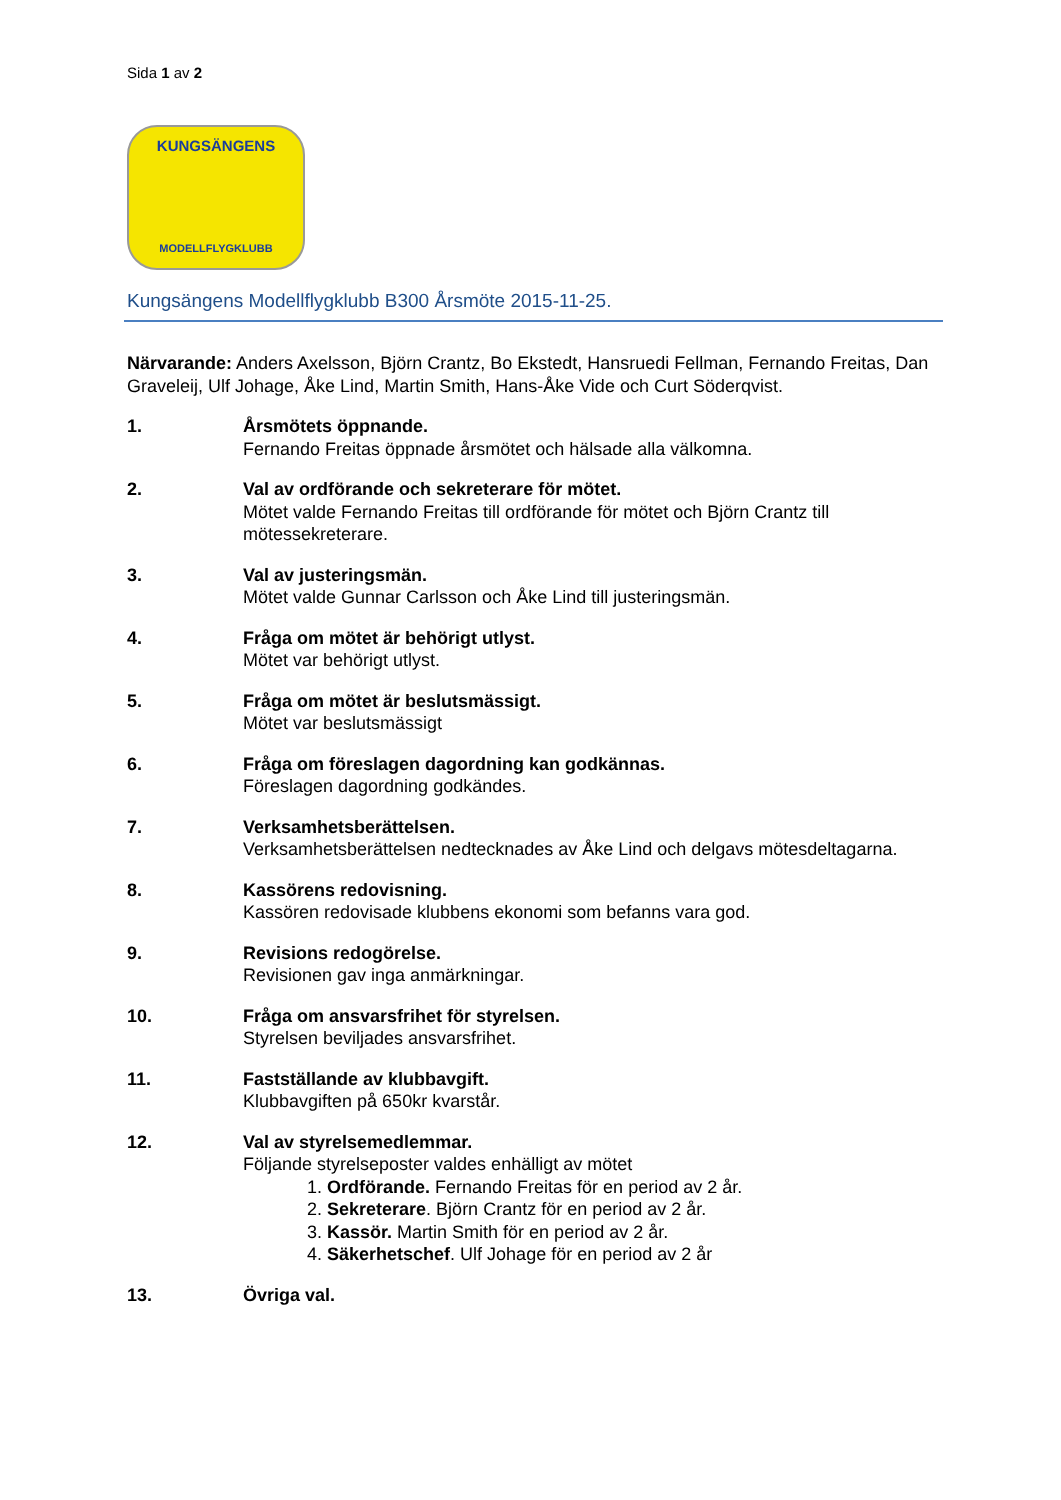Sida 1 av 2
KUNGSÄNGENS
MODELLFLYGKLUBB
Kungsängens Modellflygklubb B300 Årsmöte 2015-11-25.
Närvarande: Anders Axelsson, Björn Crantz, Bo Ekstedt, Hansruedi Fellman, Fernando Freitas, Dan Graveleij, Ulf Johage, Åke Lind, Martin Smith, Hans-Åke Vide och Curt Söderqvist.
1. Årsmötets öppnande.
Fernando Freitas öppnade årsmötet och hälsade alla välkomna.
2. Val av ordförande och sekreterare för mötet.
Mötet valde Fernando Freitas till ordförande för mötet och Björn Crantz till mötessekreterare.
3. Val av justeringsmän.
Mötet valde Gunnar Carlsson och Åke Lind till justeringsmän.
4. Fråga om mötet är behörigt utlyst.
Mötet var behörigt utlyst.
5. Fråga om mötet är beslutsmässigt.
Mötet var beslutsmässigt
6. Fråga om föreslagen dagordning kan godkännas.
Föreslagen dagordning godkändes.
7. Verksamhetsberättelsen.
Verksamhetsberättelsen nedtecknades av Åke Lind och delgavs mötesdeltagarna.
8. Kassörens redovisning.
Kassören redovisade klubbens ekonomi som befanns vara god.
9. Revisions redogörelse.
Revisionen gav inga anmärkningar.
10. Fråga om ansvarsfrihet för styrelsen.
Styrelsen beviljades ansvarsfrihet.
11. Fastställande av klubbavgift.
Klubbavgiften på 650kr kvarstår.
12. Val av styrelsemedlemmar.
Följande styrelseposter valdes enhälligt av mötet
1. Ordförande. Fernando Freitas för en period av 2 år.
2. Sekreterare. Björn Crantz för en period av 2 år.
3. Kassör. Martin Smith för en period av 2 år.
4. Säkerhetschef. Ulf Johage för en period av 2 år
13. Övriga val.